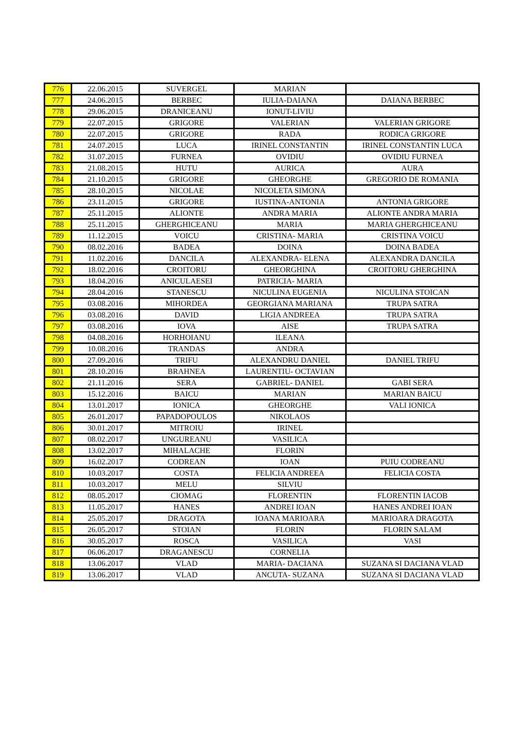| 776 | 22.06.2015 | SUVERGEL | MARIAN | |
| 777 | 24.06.2015 | BERBEC | IULIA-DAIANA | DAIANA BERBEC |
| 778 | 29.06.2015 | DRANICEANU | IONUT-LIVIU | |
| 779 | 22.07.2015 | GRIGORE | VALERIAN | VALERIAN GRIGORE |
| 780 | 22.07.2015 | GRIGORE | RADA | RODICA GRIGORE |
| 781 | 24.07.2015 | LUCA | IRINEL CONSTANTIN | IRINEL CONSTANTIN LUCA |
| 782 | 31.07.2015 | FURNEA | OVIDIU | OVIDIU FURNEA |
| 783 | 21.08.2015 | HUTU | AURICA | AURA |
| 784 | 21.10.2015 | GRIGORE | GHEORGHE | GREGORIO DE ROMANIA |
| 785 | 28.10.2015 | NICOLAE | NICOLETA SIMONA | |
| 786 | 23.11.2015 | GRIGORE | IUSTINA-ANTONIA | ANTONIA GRIGORE |
| 787 | 25.11.2015 | ALIONTE | ANDRA MARIA | ALIONTE ANDRA MARIA |
| 788 | 25.11.2015 | GHERGHICEANU | MARIA | MARIA GHERGHICEANU |
| 789 | 11.12.2015 | VOICU | CRISTINA- MARIA | CRISTINA VOICU |
| 790 | 08.02.2016 | BADEA | DOINA | DOINA BADEA |
| 791 | 11.02.2016 | DANCILA | ALEXANDRA- ELENA | ALEXANDRA DANCILA |
| 792 | 18.02.2016 | CROITORU | GHEORGHINA | CROITORU GHERGHINA |
| 793 | 18.04.2016 | ANICULAESEI | PATRICIA- MARIA | |
| 794 | 28.04.2016 | STANESCU | NICULINA EUGENIA | NICULINA STOICAN |
| 795 | 03.08.2016 | MIHORDEA | GEORGIANA MARIANA | TRUPA SATRA |
| 796 | 03.08.2016 | DAVID | LIGIA ANDREEA | TRUPA SATRA |
| 797 | 03.08.2016 | IOVA | AISE | TRUPA SATRA |
| 798 | 04.08.2016 | HORHOIANU | ILEANA | |
| 799 | 10.08.2016 | TRANDAS | ANDRA | |
| 800 | 27.09.2016 | TRIFU | ALEXANDRU DANIEL | DANIEL TRIFU |
| 801 | 28.10.2016 | BRAHNEA | LAURENTIU- OCTAVIAN | |
| 802 | 21.11.2016 | SERA | GABRIEL- DANIEL | GABI SERA |
| 803 | 15.12.2016 | BAICU | MARIAN | MARIAN BAICU |
| 804 | 13.01.2017 | IONICA | GHEORGHE | VALI IONICA |
| 805 | 26.01.2017 | PAPADOPOULOS | NIKOLAOS | |
| 806 | 30.01.2017 | MITROIU | IRINEL | |
| 807 | 08.02.2017 | UNGUREANU | VASILICA | |
| 808 | 13.02.2017 | MIHALACHE | FLORIN | |
| 809 | 16.02.2017 | CODREAN | IOAN | PUIU CODREANU |
| 810 | 10.03.2017 | COSTA | FELICIA ANDREEA | FELICIA COSTA |
| 811 | 10.03.2017 | MELU | SILVIU | |
| 812 | 08.05.2017 | CIOMAG | FLORENTIN | FLORENTIN IACOB |
| 813 | 11.05.2017 | HANES | ANDREI IOAN | HANES ANDREI IOAN |
| 814 | 25.05.2017 | DRAGOTA | IOANA MARIOARA | MARIOARA DRAGOTA |
| 815 | 26.05.2017 | STOIAN | FLORIN | FLORIN SALAM |
| 816 | 30.05.2017 | ROSCA | VASILICA | VASI |
| 817 | 06.06.2017 | DRAGANESCU | CORNELIA | |
| 818 | 13.06.2017 | VLAD | MARIA- DACIANA | SUZANA SI DACIANA VLAD |
| 819 | 13.06.2017 | VLAD | ANCUTA- SUZANA | SUZANA SI DACIANA VLAD |